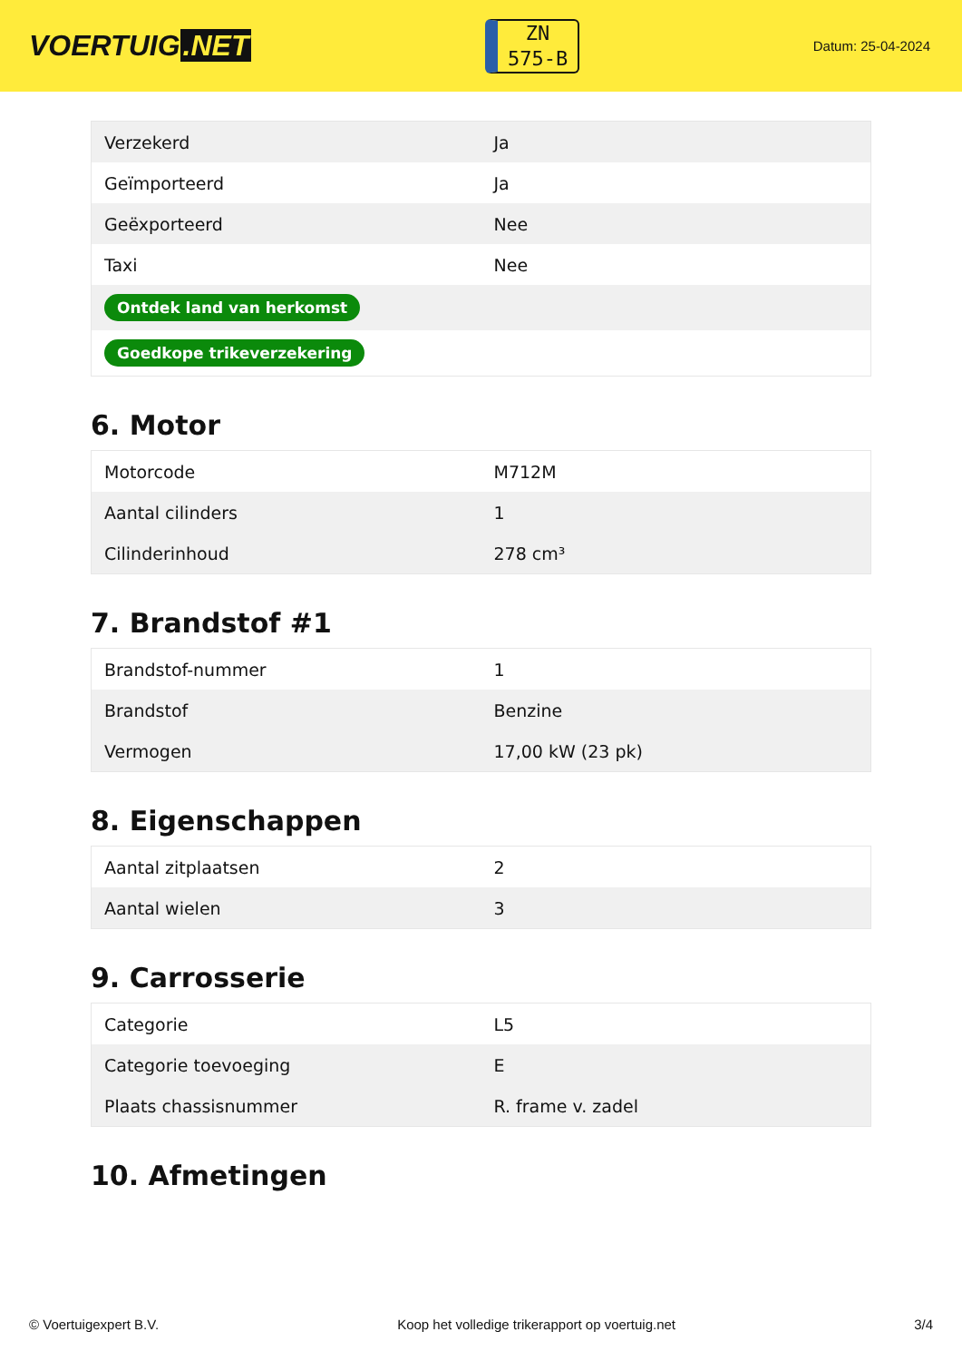VOERTUIG.NET
ZN
575-B
Datum: 25-04-2024
| Verzekerd | Ja |
| Geïmporteerd | Ja |
| Geëxporteerd | Nee |
| Taxi | Nee |
| Ontdek land van herkomst | |
| Goedkope trikeverzekering | |
6. Motor
| Motorcode | M712M |
| Aantal cilinders | 1 |
| Cilinderinhoud | 278 cm³ |
7. Brandstof #1
| Brandstof-nummer | 1 |
| Brandstof | Benzine |
| Vermogen | 17,00 kW (23 pk) |
8. Eigenschappen
| Aantal zitplaatsen | 2 |
| Aantal wielen | 3 |
9. Carrosserie
| Categorie | L5 |
| Categorie toevoeging | E |
| Plaats chassisnummer | R. frame v. zadel |
10. Afmetingen
© Voertuigexpert B.V. Koop het volledige trikerapport op voertuig.net 3/4